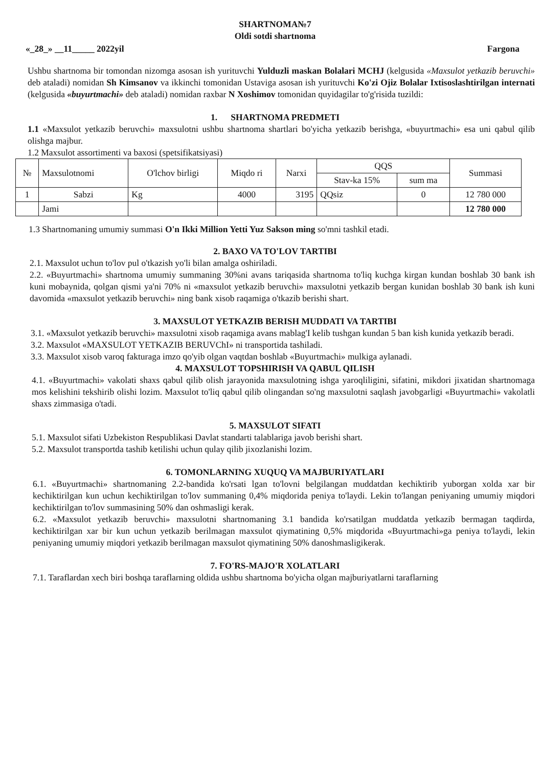SHARTNOMA№7
Oldi sotdi shartnoma
«_28_» __11_____ 2022yil Fargona
Ushbu shartnoma bir tomondan nizomga asosan ish yurituvchi Yulduzli maskan Bolalari MCHJ (kelgusida «Maxsulot yetkazib beruvchi» deb ataladi) nomidan Sh Kimsanov va ikkinchi tomonidan Ustaviga asosan ish yurituvchi Ko'zi Ojiz Bolalar Ixtisoslashtirilgan internati (kelgusida «buyurtmachi» deb ataladi) nomidan raxbar N Xoshimov tomonidan quyidagilar to'g'risida tuzildi:
1. SHARTNOMA PREDMETI
1.1 «Maxsulot yetkazib beruvchi» maxsulotni ushbu shartnoma shartlari bo'yicha yetkazib berishga, «buyurtmachi» esa uni qabul qilib olishga majbur.
1.2 Maxsulot assortimenti va baxosi (spetsifikatsiyasi)
| № | Maxsulotnomi | O'lchov birligi | Miqdo ri | Narxi | QQS | | Summasi |
| --- | --- | --- | --- | --- | --- | --- | --- |
| | | | | | Stav-ka 15% | sum ma | |
| 1 | Sabzi | Kg | 4000 | 3195 | QQsiz | 0 | 12 780 000 |
| | Jami | | | | | | 12 780 000 |
1.3 Shartnomaning umumiy summasi O'n Ikki Million Yetti Yuz Sakson ming so'mni tashkil etadi.
2. BAXO VA TO'LOV TARTIBI
2.1. Maxsulot uchun to'lov pul o'tkazish yo'li bilan amalga oshiriladi.
2.2. «Buyurtmachi» shartnoma umumiy summaning 30%ni avans tariqasida shartnoma to'liq kuchga kirgan kundan boshlab 30 bank ish kuni mobaynida, qolgan qismi ya'ni 70% ni «maxsulot yetkazib beruvchi» maxsulotni yetkazib bergan kunidan boshlab 30 bank ish kuni davomida «maxsulot yetkazib beruvchi» ning bank xisob raqamiga o'tkazib berishi shart.
3. MAXSULOT YETKAZIB BERISH MUDDATI VA TARTIBI
3.1. «Maxsulot yetkazib beruvchi» maxsulotni xisob raqamiga avans mablag'I kelib tushgan kundan 5 ban kish kunida yetkazib beradi.
3.2. Maxsulot «MAXSULOT YETKAZIB BERUVChI» ni transportida tashiladi.
3.3. Maxsulot xisob varoq fakturaga imzo qo'yib olgan vaqtdan boshlab «Buyurtmachi» mulkiga aylanadi.
4. MAXSULOT TOPSHIRISH VA QABUL QILISH
4.1. «Buyurtmachi» vakolati shaxs qabul qilib olish jarayonida maxsulotning ishga yaroqliligini, sifatini, mikdori jixatidan shartnomaga mos kelishini tekshirib olishi lozim. Maxsulot to'liq qabul qilib olingandan so'ng maxsulotni saqlash javobgarligi «Buyurtmachi» vakolatli shaxs zimmasiga o'tadi.
5. MAXSULOT SIFATI
5.1. Maxsulot sifati Uzbekiston Respublikasi Davlat standarti talablariga javob berishi shart.
5.2. Maxsulot transportda tashib ketilishi uchun qulay qilib jixozlanishi lozim.
6. TOMONLARNING XUQUQ VA MAJBURIYATLARI
6.1. «Buyurtmachi» shartnomaning 2.2-bandida ko'rsati lgan to'lovni belgilangan muddatdan kechiktirib yuborgan xolda xar bir kechiktirilgan kun uchun kechiktirilgan to'lov summaning 0,4% miqdorida peniya to'laydi. Lekin to'langan peniyaning umumiy miqdori kechiktirilgan to'lov summasining 50% dan oshmasligi kerak.
6.2. «Maxsulot yetkazib beruvchi» maxsulotni shartnomaning 3.1 bandida ko'rsatilgan muddatda yetkazib bermagan taqdirda, kechiktirilgan xar bir kun uchun yetkazib berilmagan maxsulot qiymatining 0,5% miqdorida «Buyurtmachi»ga peniya to'laydi, lekin peniyaning umumiy miqdori yetkazib berilmagan maxsulot qiymatining 50% danoshmasligikerak.
7. FO'RS-MAJO'R XOLATLARI
7.1. Taraflardan xech biri boshqa taraflarning oldida ushbu shartnoma bo'yicha olgan majburiyatlarni taraflarning